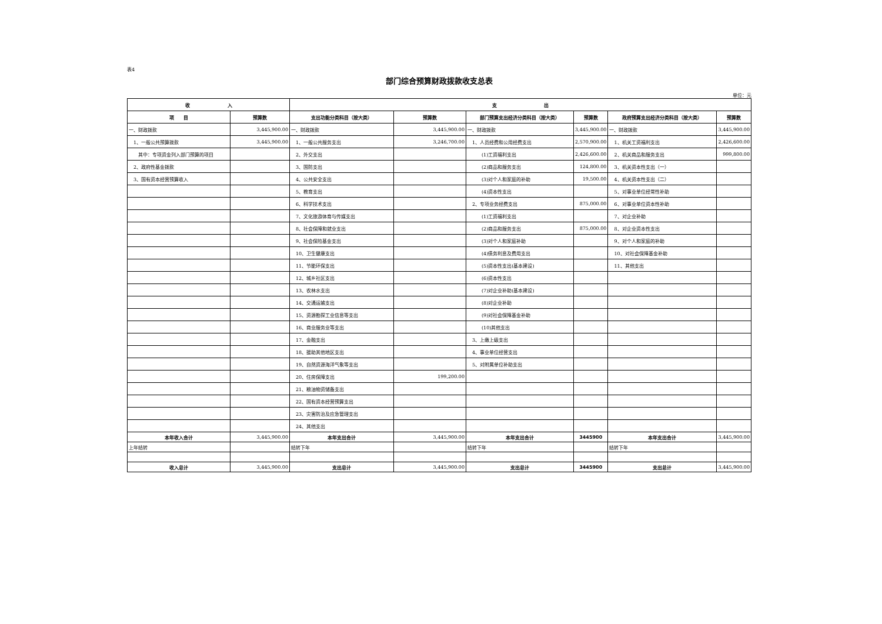表4
部门综合预算财政拨款收支总表
单位：元
| 收 入 | | 支 出 | | | | | |
| --- | --- | --- | --- | --- | --- | --- | --- |
| 项 目 | 预算数 | 支出功能分类科目（按大类） | 预算数 | 部门预算支出经济分类科目（按大类） | 预算数 | 政府预算支出经济分类科目（按大类） | 预算数 |
| 一、财政拨款 | 3,445,900.00 | 一、财政拨款 | 3,445,900.00 | 一、财政拨款 | 3,445,900.00 | 一、财政拨款 | 3,445,900.00 |
| 1、一般公共预算拨款 | 3,445,900.00 | 1、一般公共服务支出 | 3,246,700.00 | 1、人员经费和公用经费支出 | 2,570,900.00 | 1、机关工资福利支出 | 2,426,600.00 |
| 其中：专项资金列入部门预算的项目 | | 2、外交支出 | | (1)工资福利支出 | 2,426,600.00 | 2、机关商品和服务支出 | 999,800.00 |
| 2、政府性基金拨款 | | 3、国防支出 | | (2)商品和服务支出 | 124,800.00 | 3、机关资本性支出（一） | |
| 3、国有资本经营预算收入 | | 4、公共安全支出 | | (3)对个人和家庭的补助 | 19,500.00 | 4、机关资本性支出（二） | |
| | | 5、教育支出 | | (4)资本性支出 | | 5、对事业单位经常性补助 | |
| | | 6、科学技术支出 | | 2、专项业务经费支出 | 875,000.00 | 6、对事业单位资本性补助 | |
| | | 7、文化旅游体育与传媒支出 | | (1)工资福利支出 | | 7、对企业补助 | |
| | | 8、社会保障和就业支出 | | (2)商品和服务支出 | 875,000.00 | 8、对企业资本性支出 | |
| | | 9、社会保险基金支出 | | (3)对个人和家庭补助 | | 9、对个人和家庭的补助 | |
| | | 10、卫生健康支出 | | (4)债务利息及费用支出 | | 10、对社会保障基金补助 | |
| | | 11、节能环保支出 | | (5)资本性支出(基本建设) | | 11、其他支出 | |
| | | 12、城乡社区支出 | | (6)资本性支出 | | | |
| | | 13、农林水支出 | | (7)对企业补助(基本建设) | | | |
| | | 14、交通运输支出 | | (8)对企业补助 | | | |
| | | 15、资源勘探工业信息等支出 | | (9)对社会保障基金补助 | | | |
| | | 16、商业服务业等支出 | | (10)其他支出 | | | |
| | | 17、金融支出 | | 3、上缴上级支出 | | | |
| | | 18、援助其他地区支出 | | 4、事业单位经营支出 | | | |
| | | 19、自然资源海洋气象等支出 | | 5、对附属单位补助支出 | | | |
| | | 20、住房保障支出 | 199,200.00 | | | | |
| | | 21、粮油物资储备支出 | | | | | |
| | | 22、国有资本经营预算支出 | | | | | |
| | | 23、灾害防治及应急管理支出 | | | | | |
| | | 24、其他支出 | | | | | |
| 本年收入合计 | 3,445,900.00 | 本年支出合计 | 3,445,900.00 | 本年支出合计 | 3445900 | 本年支出合计 | 3,445,900.00 |
| 上年结转 | | 结转下年 | | 结转下年 | | 结转下年 | |
| 收入总计 | 3,445,900.00 | 支出总计 | 3,445,900.00 | 支出总计 | 3445900 | 支出总计 | 3,445,900.00 |